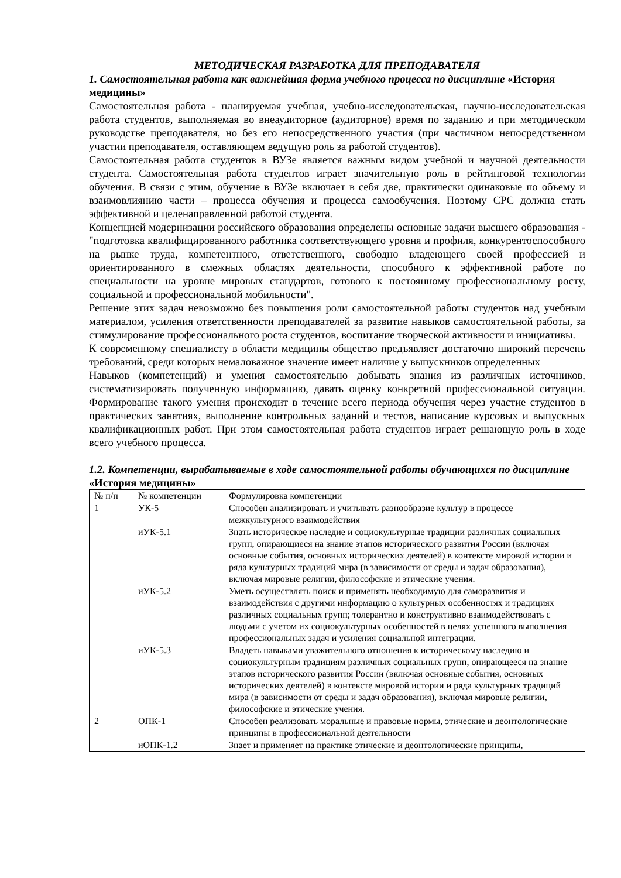МЕТОДИЧЕСКАЯ РАЗРАБОТКА ДЛЯ ПРЕПОДАВАТЕЛЯ
1. Самостоятельная работа как важнейшая форма учебного процесса по дисциплине «История медицины»
Самостоятельная работа - планируемая учебная, учебно-исследовательская, научно-исследовательская работа студентов, выполняемая во внеаудиторное (аудиторное) время по заданию и при методическом руководстве преподавателя, но без его непосредственного участия (при частичном непосредственном участии преподавателя, оставляющем ведущую роль за работой студентов).
Самостоятельная работа студентов в ВУЗе является важным видом учебной и научной деятельности студента. Самостоятельная работа студентов играет значительную роль в рейтинговой технологии обучения. В связи с этим, обучение в ВУЗе включает в себя две, практически одинаковые по объему и взаимовлиянию части – процесса обучения и процесса самообучения. Поэтому СРС должна стать эффективной и целенаправленной работой студента.
Концепцией модернизации российского образования определены основные задачи высшего образования - "подготовка квалифицированного работника соответствующего уровня и профиля, конкурентоспособного на рынке труда, компетентного, ответственного, свободно владеющего своей профессией и ориентированного в смежных областях деятельности, способного к эффективной работе по специальности на уровне мировых стандартов, готового к постоянному профессиональному росту, социальной и профессиональной мобильности".
Решение этих задач невозможно без повышения роли самостоятельной работы студентов над учебным материалом, усиления ответственности преподавателей за развитие навыков самостоятельной работы, за стимулирование профессионального роста студентов, воспитание творческой активности и инициативы.
К современному специалисту в области медицины общество предъявляет достаточно широкий перечень требований, среди которых немаловажное значение имеет наличие у выпускников определенных
Навыков (компетенций) и умения самостоятельно добывать знания из различных источников, систематизировать полученную информацию, давать оценку конкретной профессиональной ситуации. Формирование такого умения происходит в течение всего периода обучения через участие студентов в практических занятиях, выполнение контрольных заданий и тестов, написание курсовых и выпускных квалификационных работ. При этом самостоятельная работа студентов играет решающую роль в ходе всего учебного процесса.
1.2. Компетенции, вырабатываемые в ходе самостоятельной работы обучающихся по дисциплине «История медицины»
| № п/п | № компетенции | Формулировка компетенции |
| 1 | УК-5 | Способен анализировать и учитывать разнообразие культур в процессе межкультурного взаимодействия |
| | иУК-5.1 | Знать историческое наследие и социокультурные традиции различных социальных групп, опирающиеся на знание этапов исторического развития России (включая основные события, основных исторических деятелей) в контексте мировой истории и ряда культурных традиций мира (в зависимости от среды и задач образования), включая мировые религии, философские и этические учения. |
| | иУК-5.2 | Уметь осуществлять поиск и применять необходимую для саморазвития и взаимодействия с другими информацию о культурных особенностях и традициях различных социальных групп; толерантно и конструктивно взаимодействовать с людьми с учетом их социокультурных особенностей в целях успешного выполнения профессиональных задач и усиления социальной интеграции. |
| | иУК-5.3 | Владеть навыками уважительного отношения к историческому наследию и социокультурным традициям различных социальных групп, опирающееся на знание этапов исторического развития России (включая основные события, основных исторических деятелей) в контексте мировой истории и ряда культурных традиций мира (в зависимости от среды и задач образования), включая мировые религии, философские и этические учения. |
| 2 | ОПК-1 | Способен реализовать моральные и правовые нормы, этические и деонтологические принципы в профессиональной деятельности |
| | иОПК-1.2 | Знает и применяет на практике этические и деонтологические принципы, |